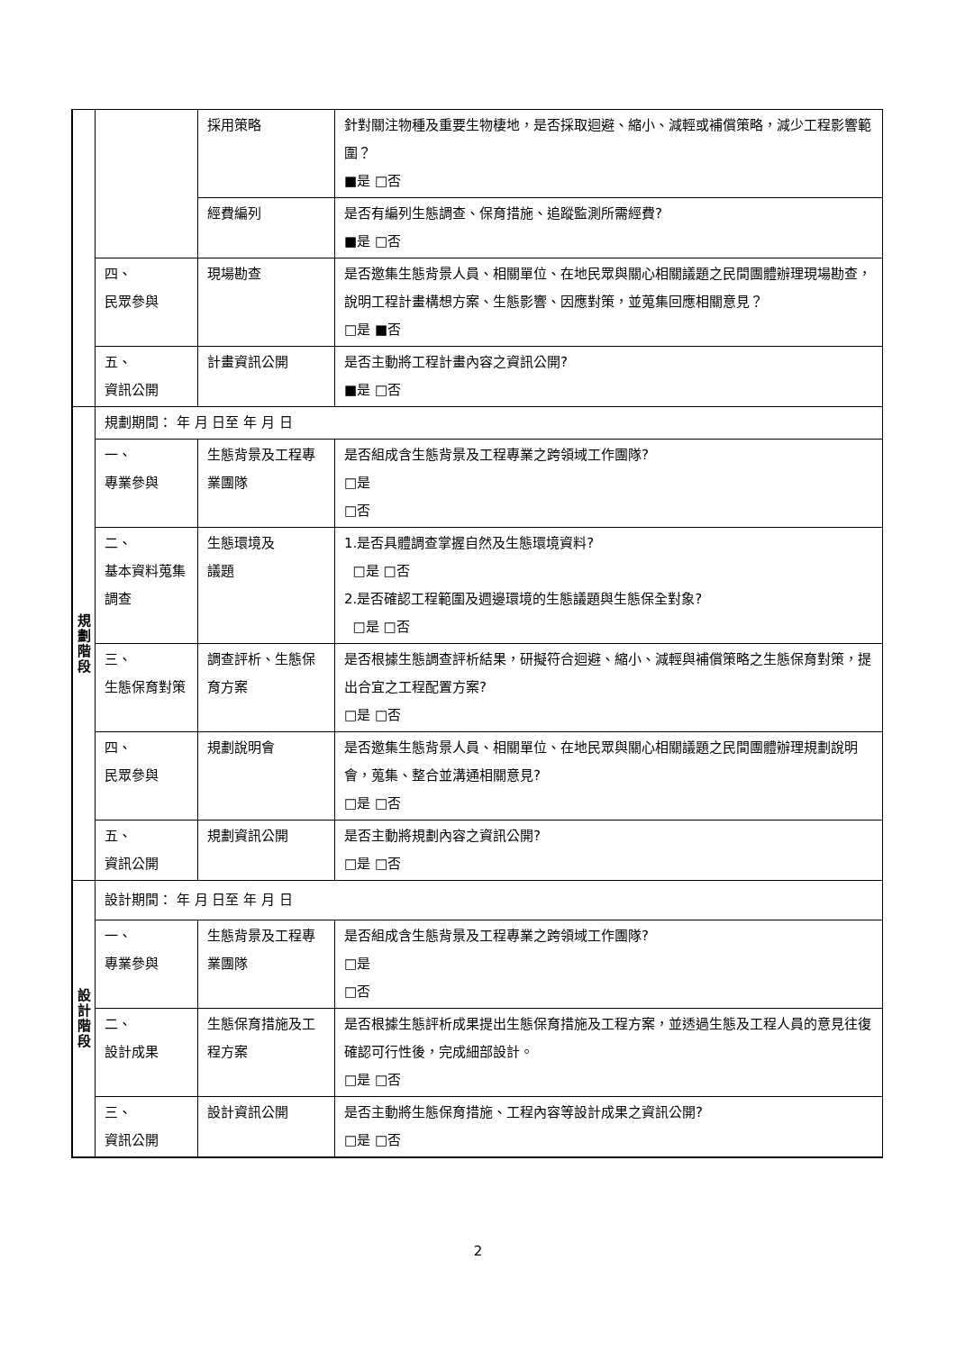| | | 採用策略 | 針對關注物種及重要生物棲地，是否採取迴避、縮小、減輕或補償策略，減少工程影響範圍？ ■是 □否 |
| | | 經費編列 | 是否有編列生態調查、保育措施、追蹤監測所需經費? ■是 □否 |
| | 四、 民眾參與 | 現場勘查 | 是否邀集生態背景人員、相關單位、在地民眾與關心相關議題之民間團體辦理現場勘查，說明工程計畫構想方案、生態影響、因應對策，並蒐集回應相關意見？ □是 ■否 |
| | 五、 資訊公開 | 計畫資訊公開 | 是否主動將工程計畫內容之資訊公開? ■是 □否 |
| 規 劃 階 段 | 規劃期間： 年 月 日至 年 月 日 | | |
| | 一、 專業參與 | 生態背景及工程專業團隊 | 是否組成含生態背景及工程專業之跨領域工作團隊? □是 □否 |
| | 二、 基本資料蒐集調查 | 生態環境及 議題 | 1.是否具體調查掌握自然及生態環境資料? □是 □否 2.是否確認工程範圍及週邊環境的生態議題與生態保全對象? □是 □否 |
| | 三、 生態保育對策 | 調查評析、生態保育方案 | 是否根據生態調查評析結果，研擬符合迴避、縮小、減輕與補償策略之生態保育對策，提出合宜之工程配置方案? □是 □否 |
| | 四、 民眾參與 | 規劃說明會 | 是否邀集生態背景人員、相關單位、在地民眾與關心相關議題之民間團體辦理規劃說明會，蒐集、整合並溝通相關意見? □是 □否 |
| | 五、 資訊公開 | 規劃資訊公開 | 是否主動將規劃內容之資訊公開? □是 □否 |
| 設 計 階 段 | 設計期間： 年 月 日至 年 月 日 | | |
| | 一、 專業參與 | 生態背景及工程專業團隊 | 是否組成含生態背景及工程專業之跨領域工作團隊? □是 □否 |
| | 二、 設計成果 | 生態保育措施及工程方案 | 是否根據生態評析成果提出生態保育措施及工程方案，並透過生態及工程人員的意見往復確認可行性後，完成細部設計。 □是 □否 |
| | 三、 資訊公開 | 設計資訊公開 | 是否主動將生態保育措施、工程內容等設計成果之資訊公開? □是 □否 |
2